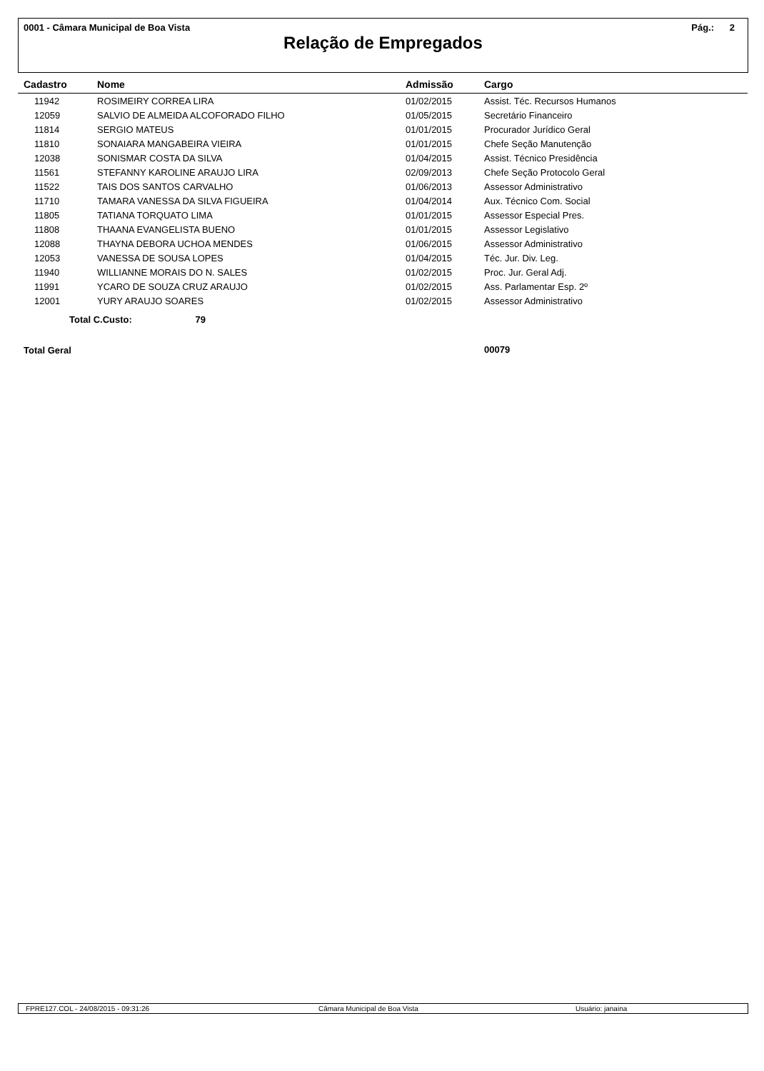0001 - Câmara Municipal de Boa Vista Pág.: 2
Relação de Empregados
| Cadastro | Nome | Admissão | Cargo |
| --- | --- | --- | --- |
| 11942 | ROSIMEIRY CORREA LIRA | 01/02/2015 | Assist. Téc. Recursos Humanos |
| 12059 | SALVIO DE ALMEIDA ALCOFORADO FILHO | 01/05/2015 | Secretário Financeiro |
| 11814 | SERGIO MATEUS | 01/01/2015 | Procurador Jurídico Geral |
| 11810 | SONAIARA MANGABEIRA VIEIRA | 01/01/2015 | Chefe Seção Manutenção |
| 12038 | SONISMAR COSTA DA SILVA | 01/04/2015 | Assist. Técnico Presidência |
| 11561 | STEFANNY KAROLINE ARAUJO LIRA | 02/09/2013 | Chefe Seção Protocolo Geral |
| 11522 | TAIS DOS SANTOS CARVALHO | 01/06/2013 | Assessor Administrativo |
| 11710 | TAMARA VANESSA DA SILVA FIGUEIRA | 01/04/2014 | Aux. Técnico Com. Social |
| 11805 | TATIANA TORQUATO LIMA | 01/01/2015 | Assessor Especial Pres. |
| 11808 | THAANA EVANGELISTA BUENO | 01/01/2015 | Assessor Legislativo |
| 12088 | THAYNA DEBORA UCHOA MENDES | 01/06/2015 | Assessor Administrativo |
| 12053 | VANESSA DE SOUSA LOPES | 01/04/2015 | Téc. Jur. Div. Leg. |
| 11940 | WILLIANNE MORAIS DO N. SALES | 01/02/2015 | Proc. Jur. Geral Adj. |
| 11991 | YCARO DE SOUZA CRUZ ARAUJO | 01/02/2015 | Ass. Parlamentar Esp. 2º |
| 12001 | YURY ARAUJO SOARES | 01/02/2015 | Assessor Administrativo |
| Total C.Custo: 79 | | | |
| Total Geral | | | 00079 |
FPRE127.COL - 24/08/2015 - 09:31:26 Câmara Municipal de Boa Vista Usuário: janaina